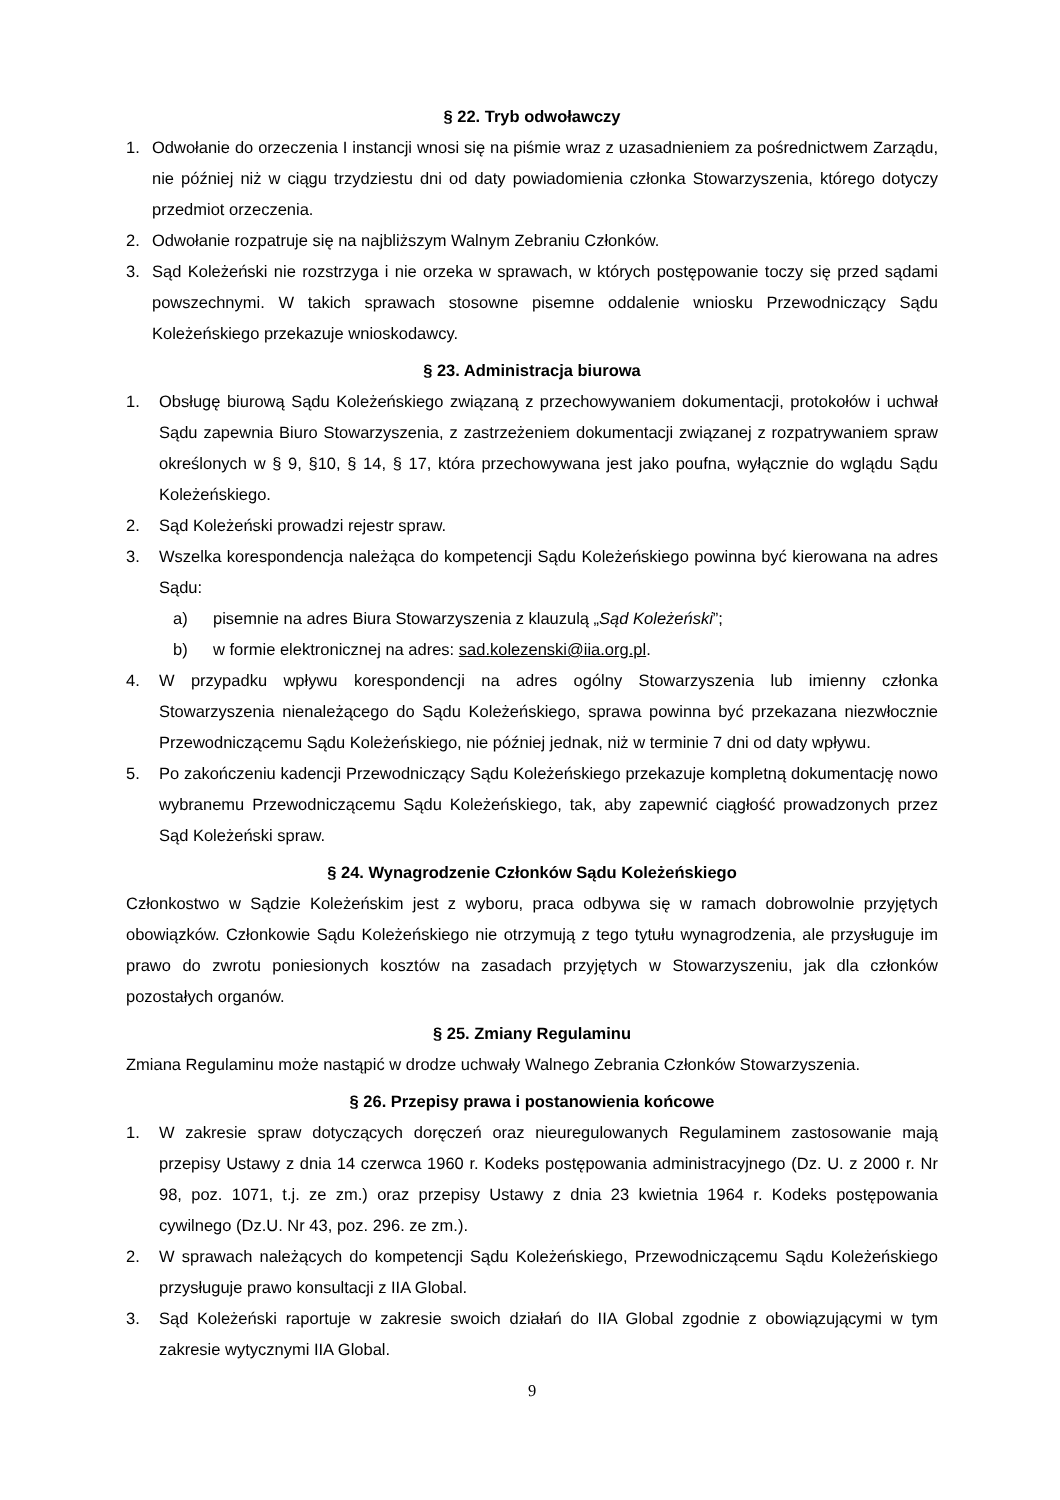§ 22. Tryb odwoławczy
1. Odwołanie do orzeczenia I instancji wnosi się na piśmie wraz z uzasadnieniem za pośrednictwem Zarządu, nie później niż w ciągu trzydziestu dni od daty powiadomienia członka Stowarzyszenia, którego dotyczy przedmiot orzeczenia.
2. Odwołanie rozpatruje się na najbliższym Walnym Zebraniu Członków.
3. Sąd Koleżeński nie rozstrzyga i nie orzeka w sprawach, w których postępowanie toczy się przed sądami powszechnymi. W takich sprawach stosowne pisemne oddalenie wniosku Przewodniczący Sądu Koleżeńskiego przekazuje wnioskodawcy.
§ 23. Administracja biurowa
1. Obsługę biurową Sądu Koleżeńskiego związaną z przechowywaniem dokumentacji, protokołów i uchwał Sądu zapewnia Biuro Stowarzyszenia, z zastrzeżeniem dokumentacji związanej z rozpatrywaniem spraw określonych w § 9, §10, § 14, § 17, która przechowywana jest jako poufna, wyłącznie do wglądu Sądu Koleżeńskiego.
2. Sąd Koleżeński prowadzi rejestr spraw.
3. Wszelka korespondencja należąca do kompetencji Sądu Koleżeńskiego powinna być kierowana na adres Sądu:
a) pisemnie na adres Biura Stowarzyszenia z klauzulą „Sąd Koleżeński”;
b) w formie elektronicznej na adres: sad.kolezenski@iia.org.pl.
4. W przypadku wpływu korespondencji na adres ogólny Stowarzyszenia lub imienny członka Stowarzyszenia nienależącego do Sądu Koleżeńskiego, sprawa powinna być przekazana niezwłocznie Przewodniczącemu Sądu Koleżeńskiego, nie później jednak, niż w terminie 7 dni od daty wpływu.
5. Po zakończeniu kadencji Przewodniczący Sądu Koleżeńskiego przekazuje kompletną dokumentację nowo wybranemu Przewodniczącemu Sądu Koleżeńskiego, tak, aby zapewnić ciągłość prowadzonych przez Sąd Koleżeński spraw.
§ 24. Wynagrodzenie Członków Sądu Koleżeńskiego
Członkostwo w Sądzie Koleżeńskim jest z wyboru, praca odbywa się w ramach dobrowolnie przyjętych obowiązków. Członkowie Sądu Koleżeńskiego nie otrzymują z tego tytułu wynagrodzenia, ale przysługuje im prawo do zwrotu poniesionych kosztów na zasadach przyjętych w Stowarzyszeniu, jak dla członków pozostałych organów.
§ 25. Zmiany Regulaminu
Zmiana Regulaminu może nastąpić w drodze uchwały Walnego Zebrania Członków Stowarzyszenia.
§ 26. Przepisy prawa i postanowienia końcowe
1. W zakresie spraw dotyczących doręczeń oraz nieuregulowanych Regulaminem zastosowanie mają przepisy Ustawy z dnia 14 czerwca 1960 r. Kodeks postępowania administracyjnego (Dz. U. z 2000 r. Nr 98, poz. 1071, t.j. ze zm.) oraz przepisy Ustawy z dnia 23 kwietnia 1964 r. Kodeks postępowania cywilnego (Dz.U. Nr 43, poz. 296. ze zm.).
2. W sprawach należących do kompetencji Sądu Koleżeńskiego, Przewodniczącemu Sądu Koleżeńskiego przysługuje prawo konsultacji z IIA Global.
3. Sąd Koleżeński raportuje w zakresie swoich działań do IIA Global zgodnie z obowiązującymi w tym zakresie wytycznymi IIA Global.
9